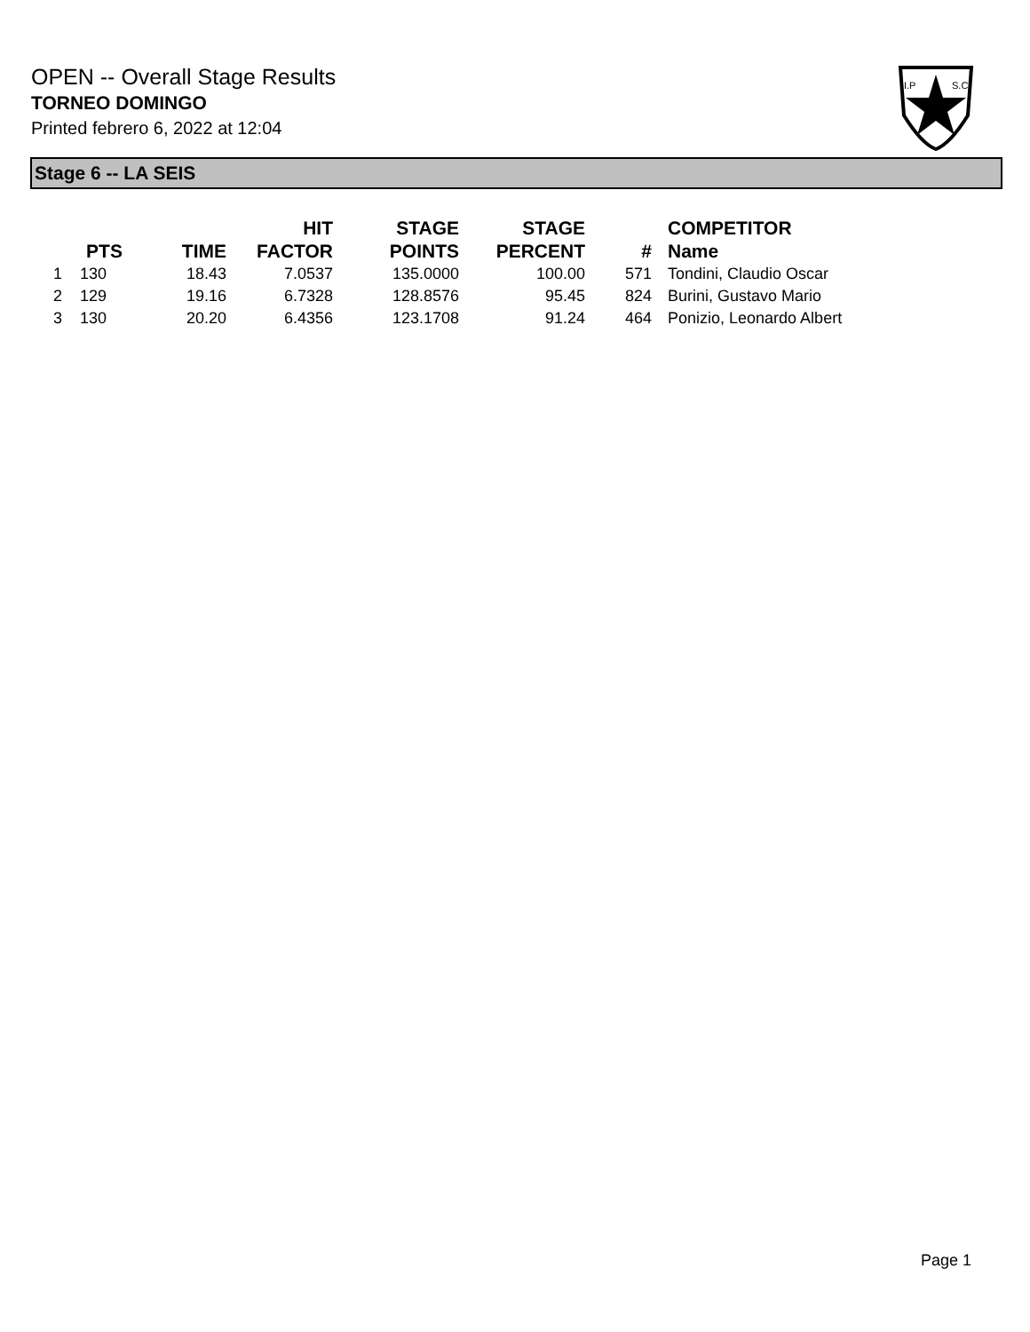OPEN -- Overall Stage Results
TORNEO DOMINGO
Printed febrero 6, 2022 at 12:04
I.P
S.C.
Stage 6 -- LA SEIS
| | PTS | TIME | HIT FACTOR | STAGE POINTS | STAGE PERCENT | # | COMPETITOR Name |
| --- | --- | --- | --- | --- | --- | --- | --- |
| 1 | 130 | 18.43 | 7.0537 | 135.0000 | 100.00 | 571 | Tondini, Claudio Oscar |
| 2 | 129 | 19.16 | 6.7328 | 128.8576 | 95.45 | 824 | Burini, Gustavo Mario |
| 3 | 130 | 20.20 | 6.4356 | 123.1708 | 91.24 | 464 | Ponizio, Leonardo Albert |
Page 1